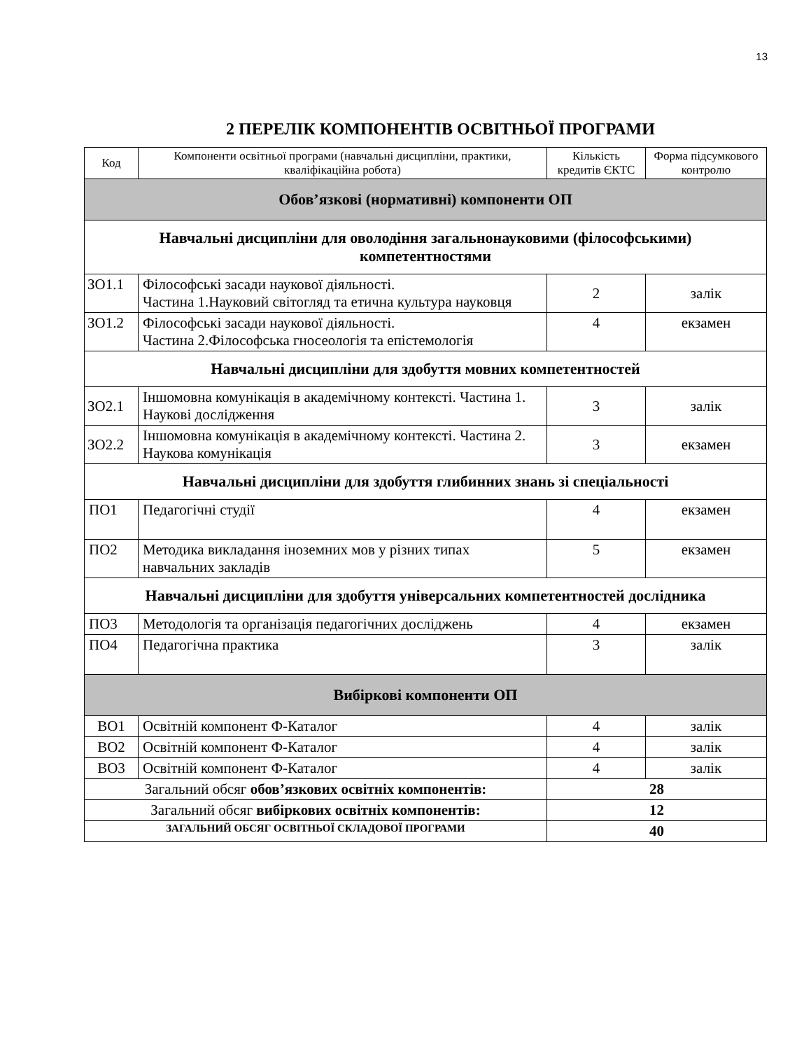13
2 ПЕРЕЛІК КОМПОНЕНТІВ ОСВІТНЬОЇ ПРОГРАМИ
| Код | Компоненти освітньої програми (навчальні дисципліни, практики, кваліфікаційна робота) | Кількість кредитів ЄКТС | Форма підсумкового контролю |
| --- | --- | --- | --- |
| Обов’язкові (нормативні) компоненти ОП | | | |
| Навчальні дисципліни для оволодіння загальнонауковими (філософськими) компетентностями | | | |
| ЗО1.1 | Філософські засади наукової діяльності. Частина 1.Науковий світогляд та етична культура науковця | 2 | залік |
| ЗО1.2 | Філософські засади наукової діяльності. Частина 2.Філософська гносеологія та епістемологія | 4 | екзамен |
| Навчальні дисципліни для здобуття мовних компетентностей | | | |
| ЗО2.1 | Іншомовна комунікація в академічному контексті. Частина 1. Наукові дослідження | 3 | залік |
| ЗО2.2 | Іншомовна комунікація в академічному контексті. Частина 2. Наукова комунікація | 3 | екзамен |
| Навчальні дисципліни для здобуття глибинних знань зі спеціальності | | | |
| ПО1 | Педагогічні студії | 4 | екзамен |
| ПО2 | Методика викладання іноземних мов у різних типах навчальних закладів | 5 | екзамен |
| Навчальні дисципліни для здобуття універсальних компетентностей дослідника | | | |
| ПО3 | Методологія та організація педагогічних досліджень | 4 | екзамен |
| ПО4 | Педагогічна практика | 3 | залік |
| Вибіркові компоненти ОП | | | |
| ВО1 | Освітній компонент Ф-Каталог | 4 | залік |
| ВО2 | Освітній компонент Ф-Каталог | 4 | залік |
| ВО3 | Освітній компонент Ф-Каталог | 4 | залік |
| Загальний обсяг обов’язкових освітніх компонентів: | | 28 | |
| Загальний обсяг вибіркових освітніх компонентів: | | 12 | |
| ЗАГАЛЬНИЙ ОБСЯГ ОСВІТНЬОЇ СКЛАДОВОЇ ПРОГРАМИ | | 40 | |